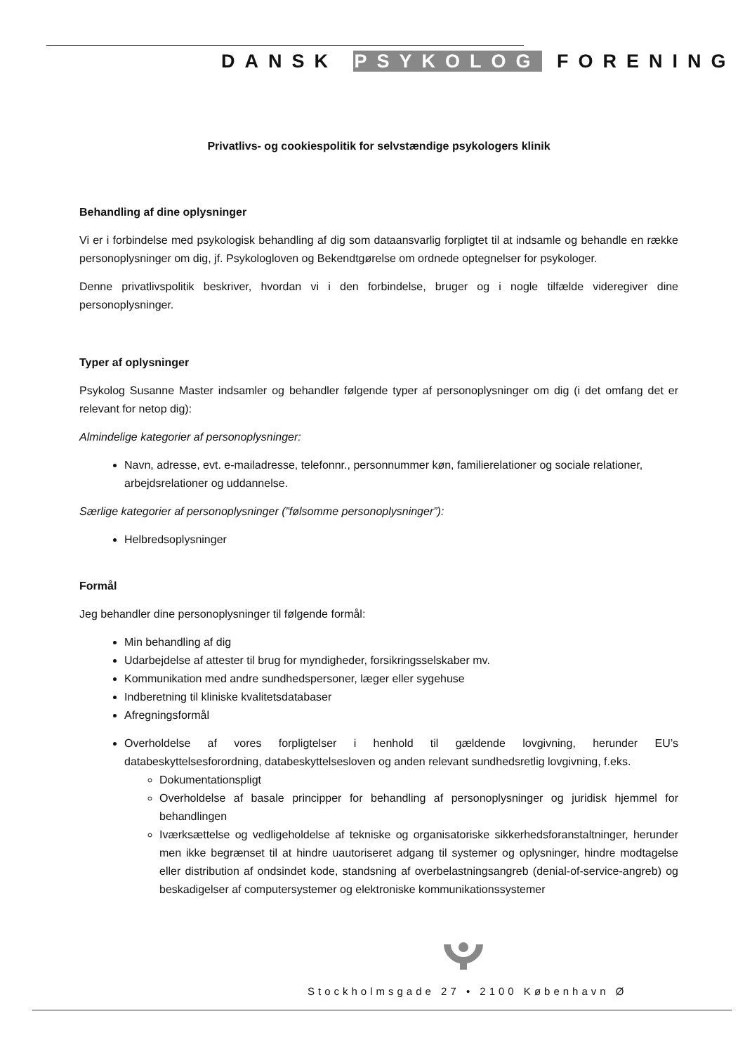DANSK PSYKOLOG FORENING
Privatlivs- og cookiespolitik for selvstændige psykologers klinik
Behandling af dine oplysninger
Vi er i forbindelse med psykologisk behandling af dig som dataansvarlig forpligtet til at indsamle og behandle en række personoplysninger om dig, jf. Psykologloven og Bekendtgørelse om ordnede optegnelser for psykologer.
Denne privatlivspolitik beskriver, hvordan vi i den forbindelse, bruger og i nogle tilfælde videregiver dine personoplysninger.
Typer af oplysninger
Psykolog Susanne Master indsamler og behandler følgende typer af personoplysninger om dig (i det omfang det er relevant for netop dig):
Almindelige kategorier af personoplysninger:
Navn, adresse, evt. e-mailadresse, telefonnr., personnummer køn, familierelationer og sociale relationer, arbejdsrelationer og uddannelse.
Særlige kategorier af personoplysninger (”følsomme personoplysninger”):
Helbredsoplysninger
Formål
Jeg behandler dine personoplysninger til følgende formål:
Min behandling af dig
Udarbejdelse af attester til brug for myndigheder, forsikringsselskaber mv.
Kommunikation med andre sundhedspersoner, læger eller sygehuse
Indberetning til kliniske kvalitetsdatabaser
Afregningsformål
Overholdelse af vores forpligtelser i henhold til gældende lovgivning, herunder EU’s databeskyttelsesforordning, databeskyttelsesloven og anden relevant sundhedsretlig lovgivning, f.eks.
Dokumentationspligt
Overholdelse af basale principper for behandling af personoplysninger og juridisk hjemmel for behandlingen
Iværksættelse og vedligeholdelse af tekniske og organisatoriske sikkerhedsforanstaltninger, herunder men ikke begrænset til at hindre uautoriseret adgang til systemer og oplysninger, hindre modtagelse eller distribution af ondsindet kode, standsning af overbelastningsangreb (denial-of-service-angreb) og beskadigelser af computersystemer og elektroniske kommunikationssystemer
Stockholmsgade 27 • 2100 København Ø